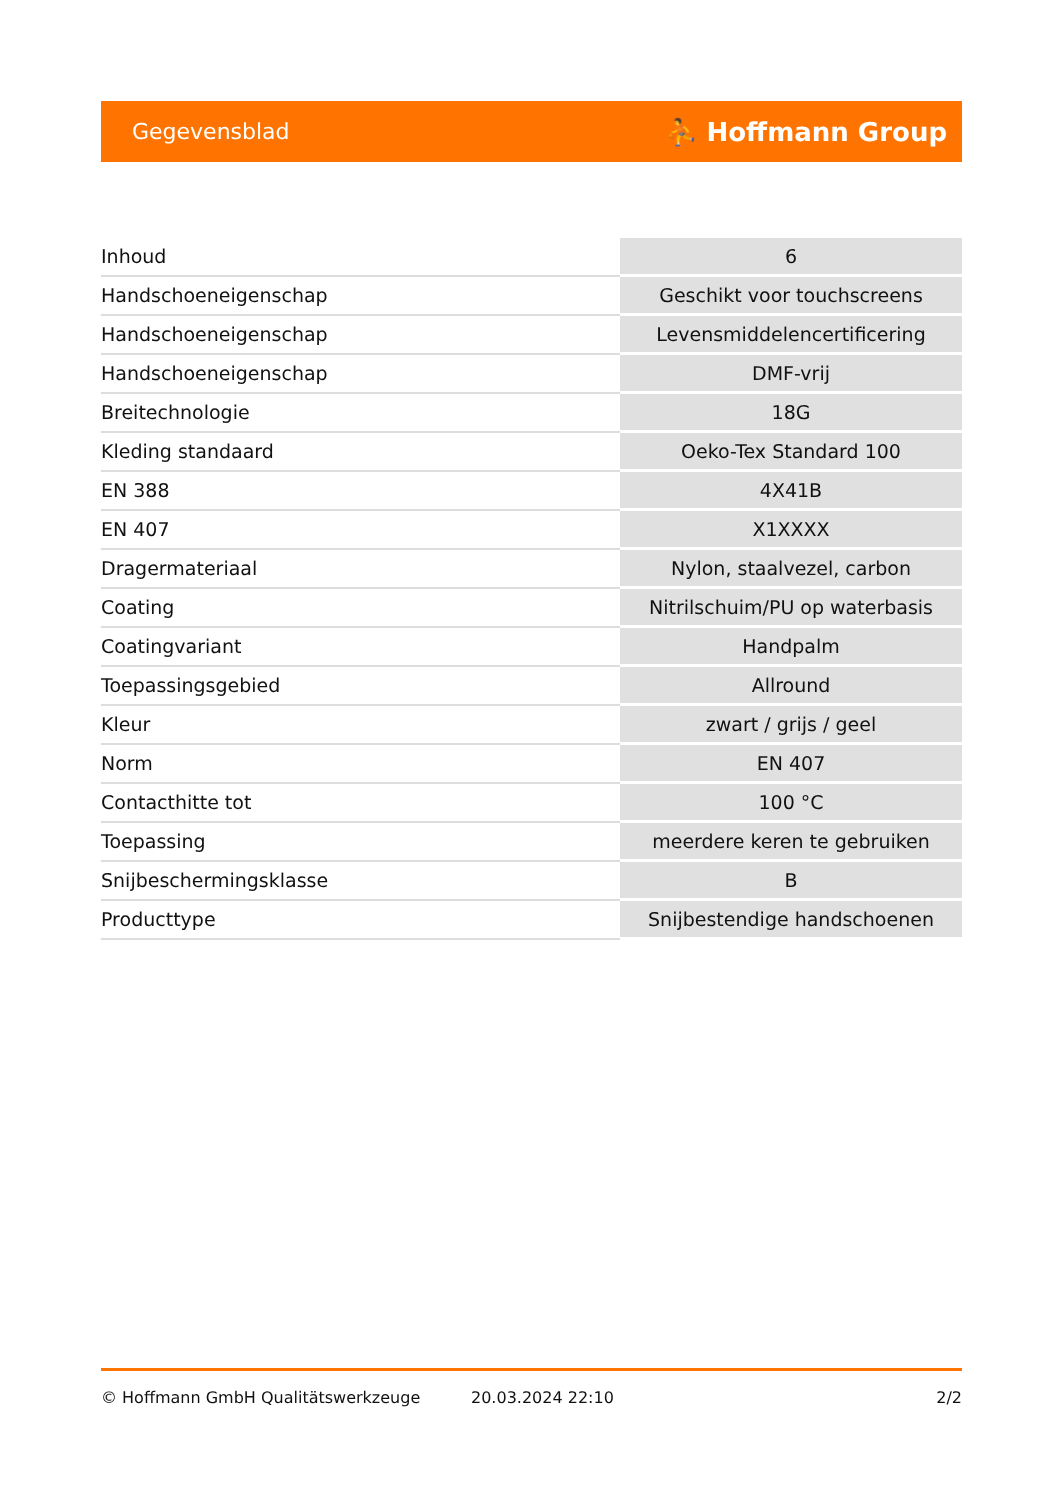Gegevensblad ⛹ Hoffmann Group
| Inhoud | 6 |
| Handschoeneigenschap | Geschikt voor touchscreens |
| Handschoeneigenschap | Levensmiddelencertificering |
| Handschoeneigenschap | DMF-vrij |
| Breitechnologie | 18G |
| Kleding standaard | Oeko-Tex Standard 100 |
| EN 388 | 4X41B |
| EN 407 | X1XXXX |
| Dragermateriaal | Nylon, staalvezel, carbon |
| Coating | Nitrilschuim/PU op waterbasis |
| Coatingvariant | Handpalm |
| Toepassingsgebied | Allround |
| Kleur | zwart / grijs / geel |
| Norm | EN 407 |
| Contacthitte tot | 100 °C |
| Toepassing | meerdere keren te gebruiken |
| Snijbeschermingsklasse | B |
| Producttype | Snijbestendige handschoenen |
© Hoffmann GmbH Qualitätswerkzeuge 20.03.2024 22:10 2/2